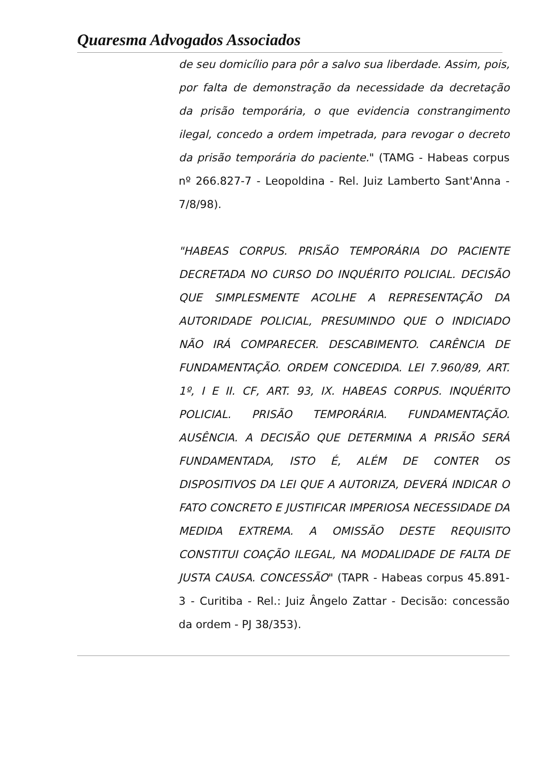Quaresma Advogados Associados
de seu domicílio para pôr a salvo sua liberdade. Assim, pois, por falta de demonstração da necessidade da decretação da prisão temporária, o que evidencia constrangimento ilegal, concedo a ordem impetrada, para revogar o decreto da prisão temporária do paciente." (TAMG - Habeas corpus nº 266.827-7 - Leopoldina - Rel. Juiz Lamberto Sant'Anna - 7/8/98).
"HABEAS CORPUS. PRISÃO TEMPORÁRIA DO PACIENTE DECRETADA NO CURSO DO INQUÉRITO POLICIAL. DECISÃO QUE SIMPLESMENTE ACOLHE A REPRESENTAÇÃO DA AUTORIDADE POLICIAL, PRESUMINDO QUE O INDICIADO NÃO IRÁ COMPARECER. DESCABIMENTO. CARÊNCIA DE FUNDAMENTAÇÃO. ORDEM CONCEDIDA. LEI 7.960/89, ART. 1º, I E II. CF, ART. 93, IX. HABEAS CORPUS. INQUÉRITO POLICIAL. PRISÃO TEMPORÁRIA. FUNDAMENTAÇÃO. AUSÊNCIA. A DECISÃO QUE DETERMINA A PRISÃO SERÁ FUNDAMENTADA, ISTO É, ALÉM DE CONTER OS DISPOSITIVOS DA LEI QUE A AUTORIZA, DEVERÁ INDICAR O FATO CONCRETO E JUSTIFICAR IMPERIOSA NECESSIDADE DA MEDIDA EXTREMA. A OMISSÃO DESTE REQUISITO CONSTITUI COAÇÃO ILEGAL, NA MODALIDADE DE FALTA DE JUSTA CAUSA. CONCESSÃO" (TAPR - Habeas corpus 45.891-3 - Curitiba - Rel.: Juiz Ângelo Zattar - Decisão: concessão da ordem - PJ 38/353).